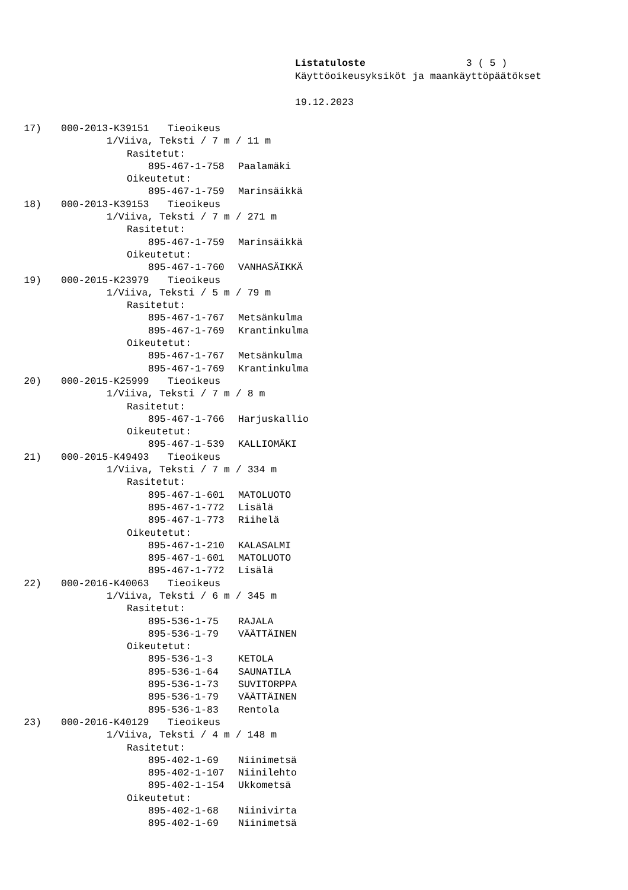Listatuloste 3 ( 5 )
Käyttöoikeusyksiköt ja maankäyttöpäätökset
19.12.2023
17) 000-2013-K39151 Tieoikeus
1/Viiva, Teksti / 7 m / 11 m
Rasitetut:
895-467-1-758 Paalamäki
Oikeutetut:
895-467-1-759 Marinsäikkä
18) 000-2013-K39153 Tieoikeus
1/Viiva, Teksti / 7 m / 271 m
Rasitetut:
895-467-1-759 Marinsäikkä
Oikeutetut:
895-467-1-760 VANHASÄIKKÄ
19) 000-2015-K23979 Tieoikeus
1/Viiva, Teksti / 5 m / 79 m
Rasitetut:
895-467-1-767 Metsänkulma
895-467-1-769 Krantinkulma
Oikeutetut:
895-467-1-767 Metsänkulma
895-467-1-769 Krantinkulma
20) 000-2015-K25999 Tieoikeus
1/Viiva, Teksti / 7 m / 8 m
Rasitetut:
895-467-1-766 Harjuskallio
Oikeutetut:
895-467-1-539 KALLIOMÄKI
21) 000-2015-K49493 Tieoikeus
1/Viiva, Teksti / 7 m / 334 m
Rasitetut:
895-467-1-601 MATOLUOTO
895-467-1-772 Lisälä
895-467-1-773 Riihelä
Oikeutetut:
895-467-1-210 KALASALMI
895-467-1-601 MATOLUOTO
895-467-1-772 Lisälä
22) 000-2016-K40063 Tieoikeus
1/Viiva, Teksti / 6 m / 345 m
Rasitetut:
895-536-1-75 RAJALA
895-536-1-79 VÄÄTTÄINEN
Oikeutetut:
895-536-1-3 KETOLA
895-536-1-64 SAUNATILA
895-536-1-73 SUVITORPPA
895-536-1-79 VÄÄTTÄINEN
895-536-1-83 Rentola
23) 000-2016-K40129 Tieoikeus
1/Viiva, Teksti / 4 m / 148 m
Rasitetut:
895-402-1-69 Niinimetsä
895-402-1-107 Niinilehto
895-402-1-154 Ukkometsä
Oikeutetut:
895-402-1-68 Niinivirta
895-402-1-69 Niinimetsä